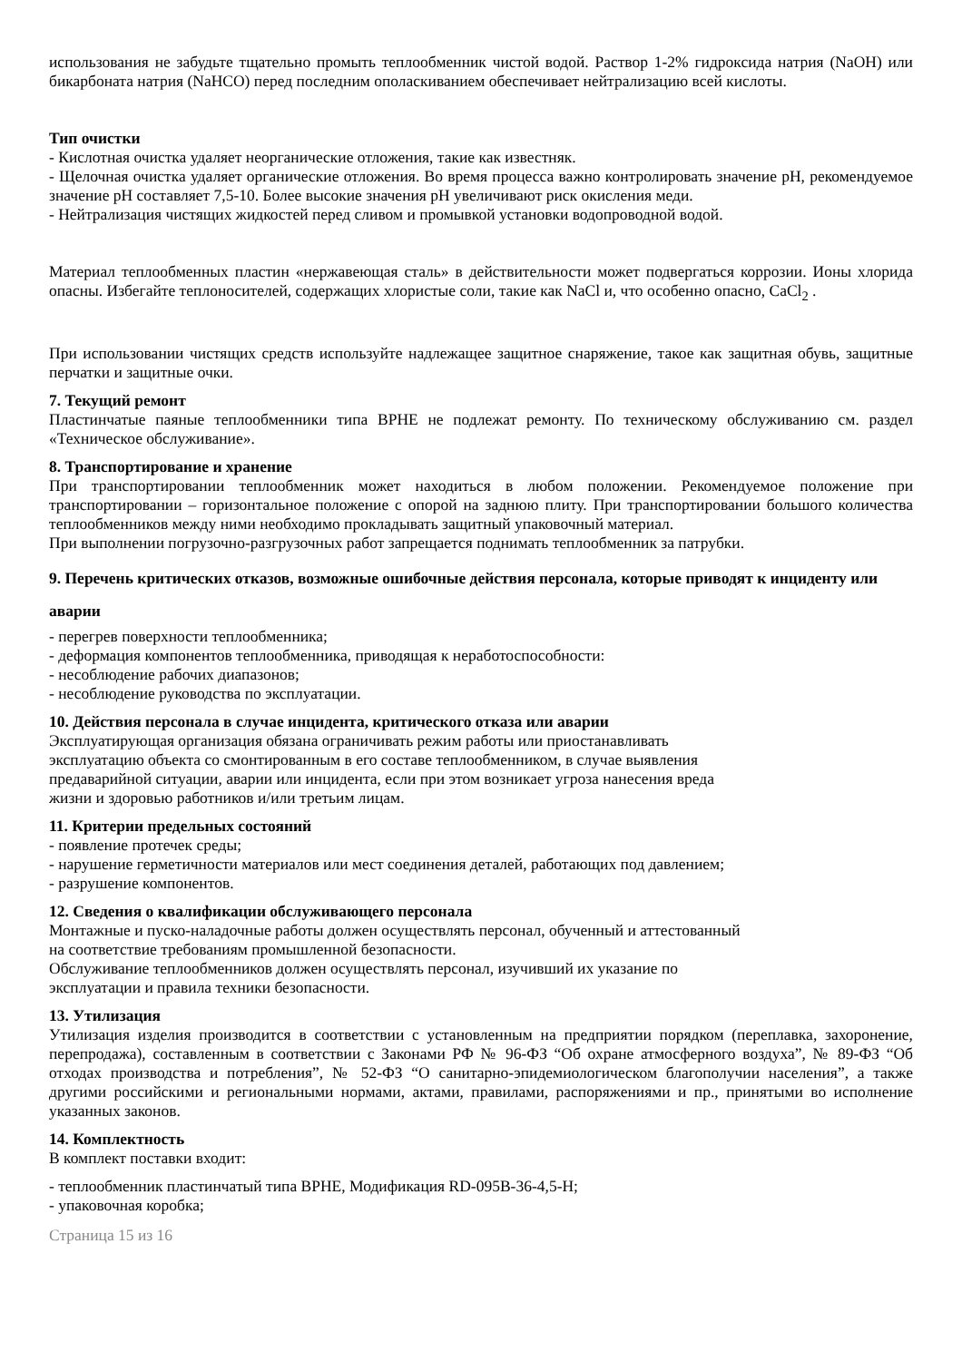использования не забудьте тщательно промыть теплообменник чистой водой. Раствор 1-2% гидроксида натрия (NaOH) или бикарбоната натрия (NaHCO) перед последним ополаскиванием обеспечивает нейтрализацию всей кислоты.
Тип очистки
- Кислотная очистка удаляет неорганические отложения, такие как известняк.
- Щелочная очистка удаляет органические отложения. Во время процесса важно контролировать значение pH, рекомендуемое значение pH составляет 7,5-10. Более высокие значения pH увеличивают риск окисления меди.
- Нейтрализация чистящих жидкостей перед сливом и промывкой установки водопроводной водой.
Материал теплообменных пластин «нержавеющая сталь» в действительности может подвергаться коррозии. Ионы хлорида опасны. Избегайте теплоносителей, содержащих хлористые соли, такие как NaCl и, что особенно опасно, CaCl<sub>2</sub> .
При использовании чистящих средств используйте надлежащее защитное снаряжение, такое как защитная обувь, защитные перчатки и защитные очки.
7. Текущий ремонт
Пластинчатые паяные теплообменники типа BPHE не подлежат ремонту. По техническому обслуживанию см. раздел «Техническое обслуживание».
8. Транспортирование и хранение
При транспортировании теплообменник может находиться в любом положении. Рекомендуемое положение при транспортировании – горизонтальное положение с опорой на заднюю плиту. При транспортировании большого количества теплообменников между ними необходимо прокладывать защитный упаковочный материал.
При выполнении погрузочно-разгрузочных работ запрещается поднимать теплообменник за патрубки.
9. Перечень критических отказов, возможные ошибочные действия персонала, которые приводят к инциденту или аварии
- перегрев поверхности теплообменника;
- деформация компонентов теплообменника, приводящая к неработоспособности:
- несоблюдение рабочих диапазонов;
- несоблюдение руководства по эксплуатации.
10. Действия персонала в случае инцидента, критического отказа или аварии
Эксплуатирующая организация обязана ограничивать режим работы или приостанавливать
эксплуатацию объекта со смонтированным в его составе теплообменником, в случае выявления
предаварийной ситуации, аварии или инцидента, если при этом возникает угроза нанесения вреда
жизни и здоровью работников и/или третьим лицам.
11. Критерии предельных состояний
- появление протечек среды;
- нарушение герметичности материалов или мест соединения деталей, работающих под давлением;
- разрушение компонентов.
12. Сведения о квалификации обслуживающего персонала
Монтажные и пуско-наладочные работы должен осуществлять персонал, обученный и аттестованный
на соответствие требованиям промышленной безопасности.
Обслуживание теплообменников должен осуществлять персонал, изучивший их указание по
эксплуатации и правила техники безопасности.
13. Утилизация
Утилизация изделия производится в соответствии с установленным на предприятии порядком (переплавка, захоронение, перепродажа), составленным в соответствии с Законами РФ № 96-ФЗ “Об охране атмосферного воздуха”, № 89-ФЗ “Об отходах производства и потребления”, № 52-ФЗ “О санитарно-эпидемиологическом благополучии населения”, а также другими российскими и региональными нормами, актами, правилами, распоряжениями и пр., принятыми во исполнение указанных законов.
14. Комплектность
В комплект поставки входит:
- теплообменник пластинчатый типа BPHE, Модификация RD-095B-36-4,5-H;
- упаковочная коробка;
Страница 15 из 16